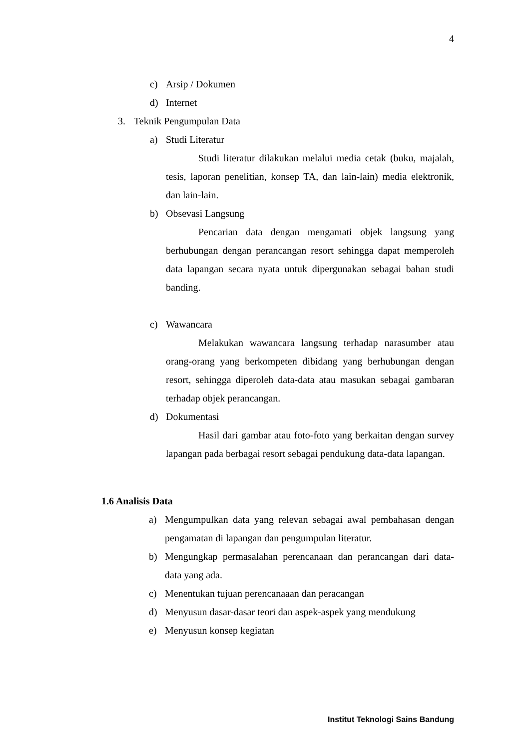4
c) Arsip / Dokumen
d) Internet
3. Teknik Pengumpulan Data
a) Studi Literatur
Studi literatur dilakukan melalui media cetak (buku, majalah, tesis, laporan penelitian, konsep TA, dan lain-lain) media elektronik, dan lain-lain.
b) Obsevasi Langsung
Pencarian data dengan mengamati objek langsung yang berhubungan dengan perancangan resort sehingga dapat memperoleh data lapangan secara nyata untuk dipergunakan sebagai bahan studi banding.
c) Wawancara
Melakukan wawancara langsung terhadap narasumber atau orang-orang yang berkompeten dibidang yang berhubungan dengan resort, sehingga diperoleh data-data atau masukan sebagai gambaran terhadap objek perancangan.
d) Dokumentasi
Hasil dari gambar atau foto-foto yang berkaitan dengan survey lapangan pada berbagai resort sebagai pendukung data-data lapangan.
1.6 Analisis Data
a) Mengumpulkan data yang relevan sebagai awal pembahasan dengan pengamatan di lapangan dan pengumpulan literatur.
b) Mengungkap permasalahan perencanaan dan perancangan dari data-data yang ada.
c) Menentukan tujuan perencanaaan dan peracangan
d) Menyusun dasar-dasar teori dan aspek-aspek yang mendukung
e) Menyusun konsep kegiatan
Institut Teknologi Sains Bandung